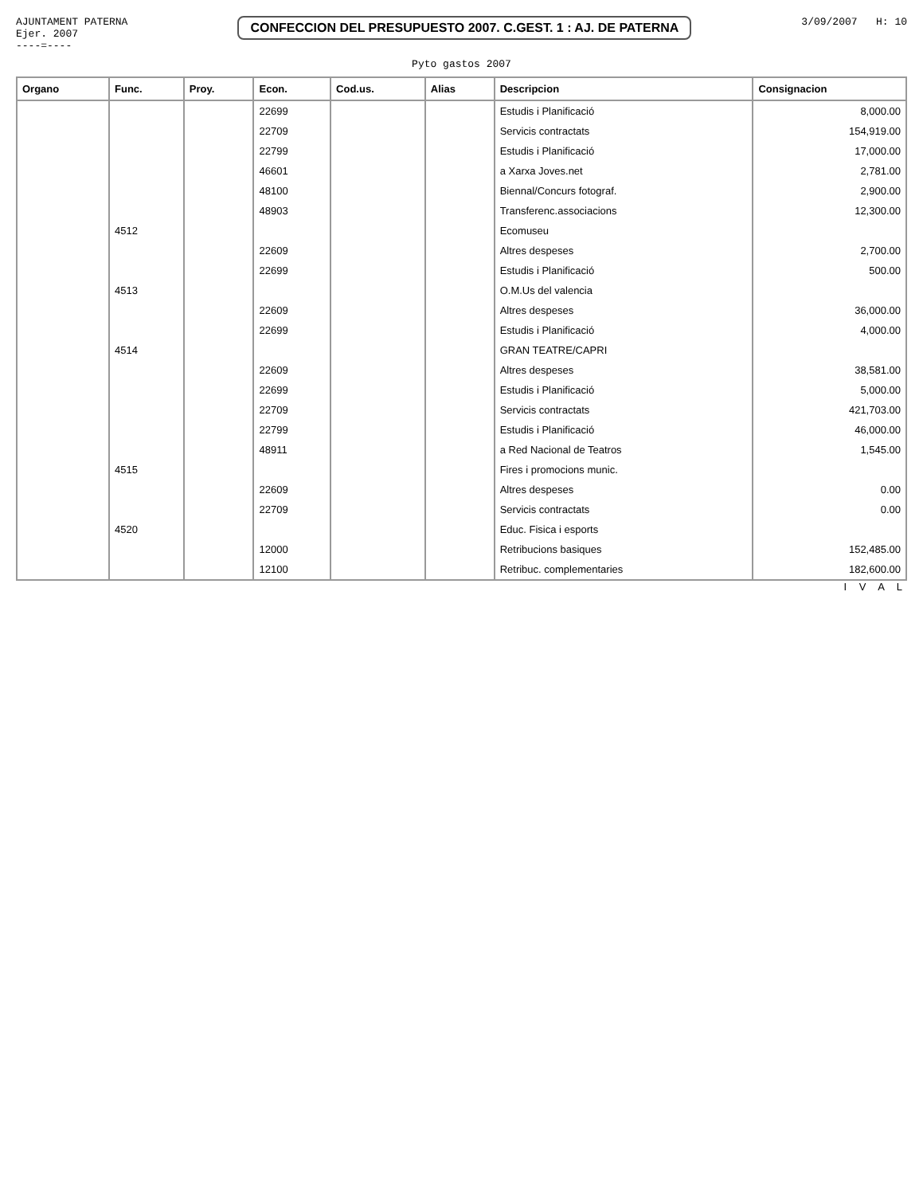AJUNTAMENT PATERNA
Ejer. 2007
----=----
CONFECCION DEL PRESUPUESTO 2007. C.GEST. 1 : AJ. DE PATERNA
3/09/2007 H: 10
Pyto gastos 2007
| Organo | Func. | Proy. | Econ. | Cod.us. | Alias | Descripcion | Consignacion |
| --- | --- | --- | --- | --- | --- | --- | --- |
| | | | 22699 | | | Estudis i Planificació | 8,000.00 |
| | | | 22709 | | | Servicis contractats | 154,919.00 |
| | | | 22799 | | | Estudis i Planificació | 17,000.00 |
| | | | 46601 | | | a Xarxa Joves.net | 2,781.00 |
| | | | 48100 | | | Biennal/Concurs fotograf. | 2,900.00 |
| | | | 48903 | | | Transferenc.associacions | 12,300.00 |
| | 4512 | | | | | Ecomuseu | |
| | | | 22609 | | | Altres despeses | 2,700.00 |
| | | | 22699 | | | Estudis i Planificació | 500.00 |
| | 4513 | | | | | O.M.Us del valencia | |
| | | | 22609 | | | Altres despeses | 36,000.00 |
| | | | 22699 | | | Estudis i Planificació | 4,000.00 |
| | 4514 | | | | | GRAN TEATRE/CAPRI | |
| | | | 22609 | | | Altres despeses | 38,581.00 |
| | | | 22699 | | | Estudis i Planificació | 5,000.00 |
| | | | 22709 | | | Servicis contractats | 421,703.00 |
| | | | 22799 | | | Estudis i Planificació | 46,000.00 |
| | | | 48911 | | | a Red Nacional de Teatros | 1,545.00 |
| | 4515 | | | | | Fires i promocions munic. | |
| | | | 22609 | | | Altres despeses | 0.00 |
| | | | 22709 | | | Servicis contractats | 0.00 |
| | 4520 | | | | | Educ. Fisica i esports | |
| | | | 12000 | | | Retribucions basiques | 152,485.00 |
| | | | 12100 | | | Retribuc. complementaries | 182,600.00 |
I V A L